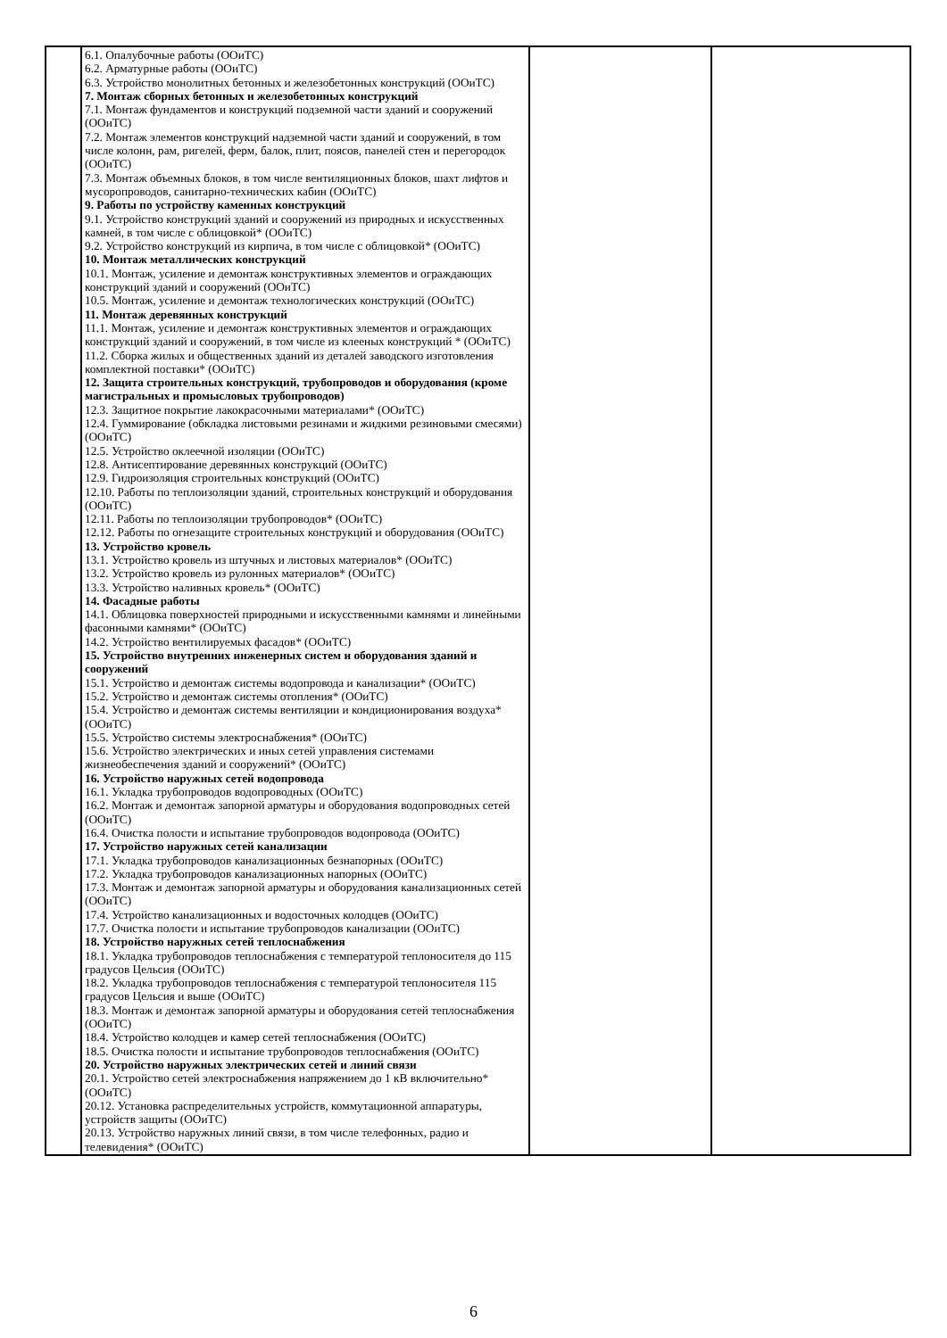| | 6.1. Опалубочные работы (ООиТС) 6.2. Арматурные работы (ООиТС) 6.3. Устройство монолитных бетонных и железобетонных конструкций (ООиТС) 7. Монтаж сборных бетонных и железобетонных конструкций 7.1. Монтаж фундаментов и конструкций подземной части зданий и сооружений (ООиТС) 7.2. Монтаж элементов конструкций надземной части зданий и сооружений, в том числе колонн, рам, ригелей, ферм, балок, плит, поясов, панелей стен и перегородок (ООиТС) 7.3. Монтаж объемных блоков, в том числе вентиляционных блоков, шахт лифтов и мусоропроводов, санитарно-технических кабин (ООиТС) 9. Работы по устройству каменных конструкций 9.1. Устройство конструкций зданий и сооружений из природных и искусственных камней, в том числе с облицовкой* (ООиТС) 9.2. Устройство конструкций из кирпича, в том числе с облицовкой* (ООиТС) 10. Монтаж металлических конструкций 10.1. Монтаж, усиление и демонтаж конструктивных элементов и ограждающих конструкций зданий и сооружений (ООиТС) 10.5. Монтаж, усиление и демонтаж технологических конструкций (ООиТС) 11. Монтаж деревянных конструкций 11.1. Монтаж, усиление и демонтаж конструктивных элементов и ограждающих конструкций зданий и сооружений, в том числе из клееных конструкций * (ООиТС) 11.2. Сборка жилых и общественных зданий из деталей заводского изготовления комплектной поставки* (ООиТС) 12. Защита строительных конструкций, трубопроводов и оборудования (кроме магистральных и промысловых трубопроводов) 12.3. Защитное покрытие лакокрасочными материалами* (ООиТС) 12.4. Гуммирование (обкладка листовыми резинами и жидкими резиновыми смесями) (ООиТС) 12.5. Устройство оклеечной изоляции (ООиТС) 12.8. Антисептирование деревянных конструкций (ООиТС) 12.9. Гидроизоляция строительных конструкций (ООиТС) 12.10. Работы по теплоизоляции зданий, строительных конструкций и оборудования (ООиТС) 12.11. Работы по теплоизоляции трубопроводов* (ООиТС) 12.12. Работы по огнезащите строительных конструкций и оборудования (ООиТС) 13. Устройство кровель 13.1. Устройство кровель из штучных и листовых материалов* (ООиТС) 13.2. Устройство кровель из рулонных материалов* (ООиТС) 13.3. Устройство наливных кровель* (ООиТС) 14. Фасадные работы 14.1. Облицовка поверхностей природными и искусственными камнями и линейными фасонными камнями* (ООиТС) 14.2. Устройство вентилируемых фасадов* (ООиТС) 15. Устройство внутренних инженерных систем и оборудования зданий и сооружений 15.1. Устройство и демонтаж системы водопровода и канализации* (ООиТС) 15.2. Устройство и демонтаж системы отопления* (ООиТС) 15.4. Устройство и демонтаж системы вентиляции и кондиционирования воздуха* (ООиТС) 15.5. Устройство системы электроснабжения* (ООиТС) 15.6. Устройство электрических и иных сетей управления системами жизнеобеспечения зданий и сооружений* (ООиТС) 16. Устройство наружных сетей водопровода 16.1. Укладка трубопроводов водопроводных (ООиТС) 16.2. Монтаж и демонтаж запорной арматуры и оборудования водопроводных сетей (ООиТС) 16.4. Очистка полости и испытание трубопроводов водопровода (ООиТС) 17. Устройство наружных сетей канализации 17.1. Укладка трубопроводов канализационных безнапорных (ООиТС) 17.2. Укладка трубопроводов канализационных напорных (ООиТС) 17.3. Монтаж и демонтаж запорной арматуры и оборудования канализационных сетей (ООиТС) 17.4. Устройство канализационных и водосточных колодцев (ООиТС) 17.7. Очистка полости и испытание трубопроводов канализации (ООиТС) 18. Устройство наружных сетей теплоснабжения 18.1. Укладка трубопроводов теплоснабжения с температурой теплоносителя до 115 градусов Цельсия (ООиТС) 18.2. Укладка трубопроводов теплоснабжения с температурой теплоносителя 115 градусов Цельсия и выше (ООиТС) 18.3. Монтаж и демонтаж запорной арматуры и оборудования сетей теплоснабжения (ООиТС) 18.4. Устройство колодцев и камер сетей теплоснабжения (ООиТС) 18.5. Очистка полости и испытание трубопроводов теплоснабжения (ООиТС) 20. Устройство наружных электрических сетей и линий связи 20.1. Устройство сетей электроснабжения напряжением до 1 кВ включительно* (ООиТС) 20.12. Установка распределительных устройств, коммутационной аппаратуры, устройств защиты (ООиТС) 20.13. Устройство наружных линий связи, в том числе телефонных, радио и телевидения* (ООиТС) | | |
6